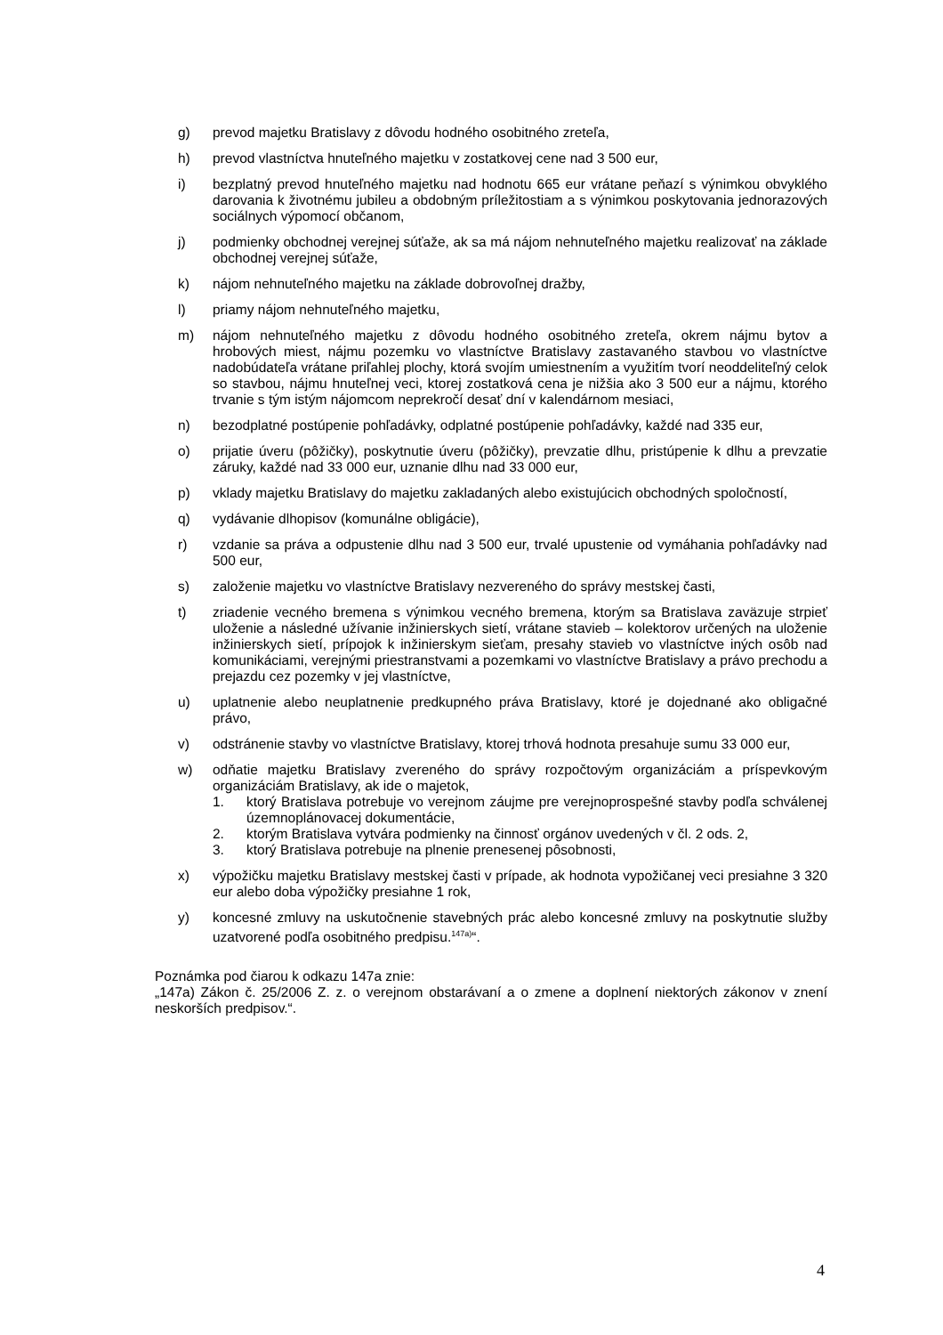g) prevod majetku Bratislavy z dôvodu hodného osobitného zreteľa,
h) prevod vlastníctva hnuteľného majetku v zostatkovej cene nad 3 500 eur,
i) bezplatný prevod hnuteľného majetku nad hodnotu 665 eur vrátane peňazí s výnimkou obvyklého darovania k životnému jubileu a obdobným príležitostiam a s výnimkou poskytovania jednorazových sociálnych výpomocí občanom,
j) podmienky obchodnej verejnej súťaže, ak sa má nájom nehnuteľného majetku realizovať na základe obchodnej verejnej súťaže,
k) nájom nehnuteľného majetku na základe dobrovoľnej dražby,
l) priamy nájom nehnuteľného majetku,
m) nájom nehnuteľného majetku z dôvodu hodného osobitného zreteľa, okrem nájmu bytov a hrobových miest, nájmu pozemku vo vlastníctve Bratislavy zastavaného stavbou vo vlastníctve nadobúdateľa vrátane priľahlej plochy, ktorá svojím umiestnením a využitím tvorí neoddeliteľný celok so stavbou, nájmu hnuteľnej veci, ktorej zostatková cena je nižšia ako 3 500 eur a nájmu, ktorého trvanie s tým istým nájomcom neprekročí desať dní v kalendárnom mesiaci,
n) bezodplatné postúpenie pohľadávky, odplatné postúpenie pohľadávky, každé nad 335 eur,
o) prijatie úveru (pôžičky), poskytnutie úveru (pôžičky), prevzatie dlhu, pristúpenie k dlhu a prevzatie záruky, každé nad 33 000 eur, uznanie dlhu nad 33 000 eur,
p) vklady majetku Bratislavy do majetku zakladaných alebo existujúcich obchodných spoločností,
q) vydávanie dlhopisov (komunálne obligácie),
r) vzdanie sa práva a odpustenie dlhu nad 3 500 eur, trvalé upustenie od vymáhania pohľadávky nad 500 eur,
s) založenie majetku vo vlastníctve Bratislavy nezvereného do správy mestskej časti,
t) zriadenie vecného bremena s výnimkou vecného bremena, ktorým sa Bratislava zaväzuje strpieť uloženie a následné užívanie inžinierskych sietí, vrátane stavieb – kolektorov určených na uloženie inžinierskych sietí, prípojok k inžinierskym sieťam, presahy stavieb vo vlastníctve iných osôb nad komunikáciami, verejnými priestranstvami a pozemkami vo vlastníctve Bratislavy a právo prechodu a prejazdu cez pozemky v jej vlastníctve,
u) uplatnenie alebo neuplatnenie predkupného práva Bratislavy, ktoré je dojednané ako obligačné právo,
v) odstránenie stavby vo vlastníctve Bratislavy, ktorej trhová hodnota presahuje sumu 33 000 eur,
w) odňatie majetku Bratislavy zvereného do správy rozpočtovým organizáciám a príspevkovým organizáciám Bratislavy, ak ide o majetok,
1. ktorý Bratislava potrebuje vo verejnom záujme pre verejnoprospešné stavby podľa schválenej územnoplánovacej dokumentácie,
2. ktorým Bratislava vytvára podmienky na činnosť orgánov uvedených v čl. 2 ods. 2,
3. ktorý Bratislava potrebuje na plnenie prenesenej pôsobnosti,
x) výpožičku majetku Bratislavy mestskej časti v prípade, ak hodnota vypožičanej veci presiahne 3 320 eur alebo doba výpožičky presiahne 1 rok,
y) koncesné zmluvy na uskutočnenie stavebných prác alebo koncesné zmluvy na poskytnutie služby uzatvorené podľa osobitného predpisu.<sup>147a)</sup>“.
Poznámka pod čiarou k odkazu 147a znie:
„147a) Zákon č. 25/2006 Z. z. o verejnom obstarávaní a o zmene a doplnení niektorých zákonov v znení neskorších predpisov.“.
4